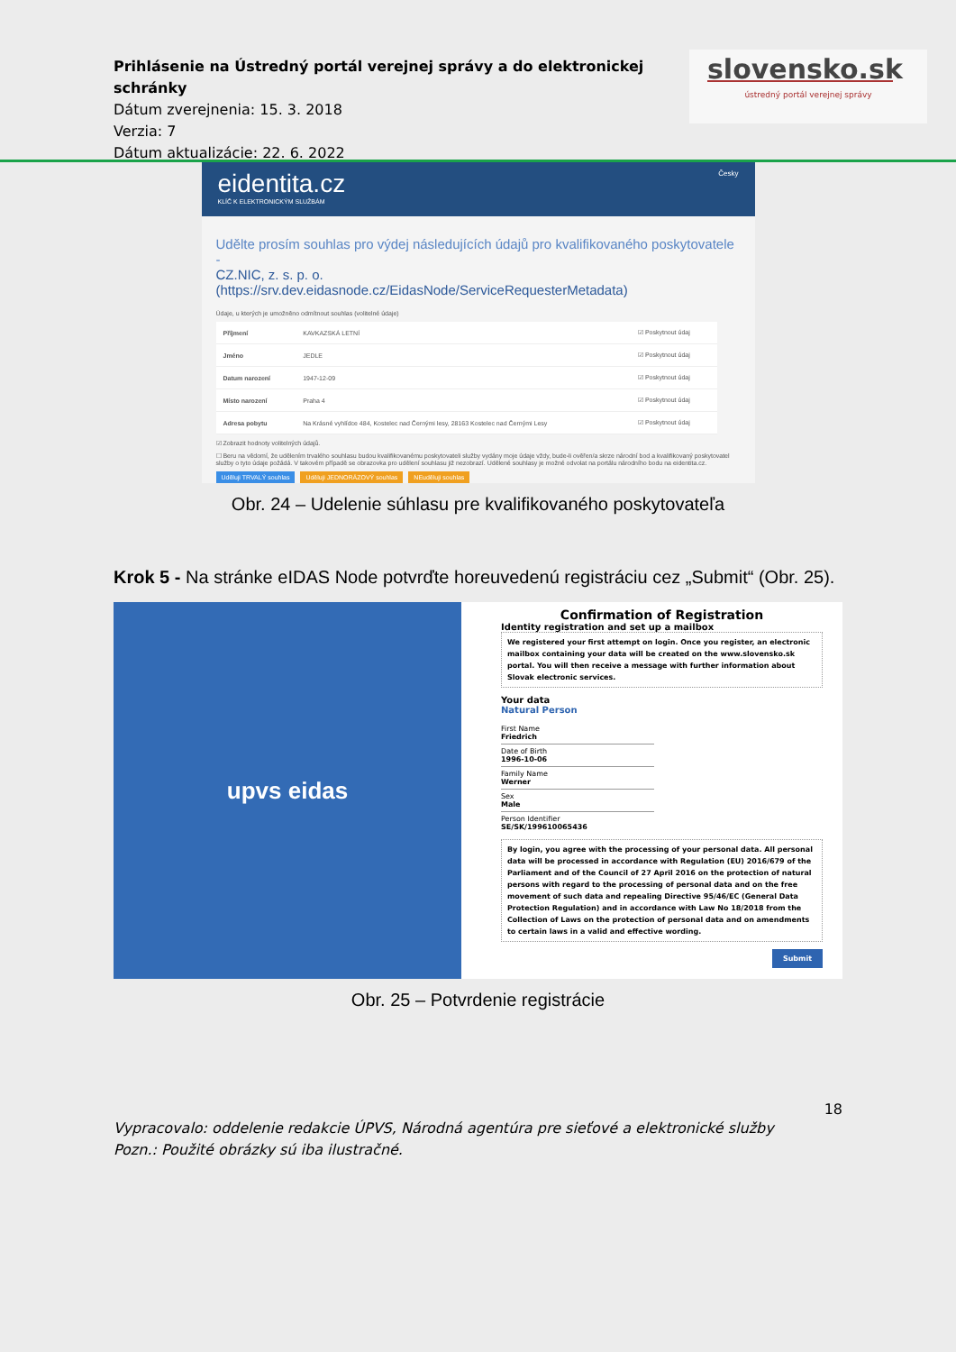Prihlásenie na Ústredný portál verejnej správy a do elektronickej schránky
Dátum zverejnenia: 15. 3. 2018
Verzia: 7
Dátum aktualizácie: 22. 6. 2022
slovensko.sk
ústredný portál verejnej správy
eidentita.cz Česky
KLÍČ K ELEKTRONICKÝM SLUŽBÁM
Udělte prosím souhlas pro výdej následujících údajů pro kvalifikovaného poskytovatele -
CZ.NIC, z. s. p. o.
(https://srv.dev.eidasnode.cz/EidasNode/ServiceRequesterMetadata)
Údaje, u kterých je umožněno odmítnout souhlas (volitelné údaje)
| Příjmení | KAVKAZSKÁ LETNÍ | ☑ Poskytnout údaj |
| Jméno | JEDLE | ☑ Poskytnout údaj |
| Datum narození | 1947-12-09 | ☑ Poskytnout údaj |
| Místo narození | Praha 4 | ☑ Poskytnout údaj |
| Adresa pobytu | Na Krásné vyhlídce 484, Kostelec nad Černými lesy, 28163 Kostelec nad Černými Lesy | ☑ Poskytnout údaj |
☑ Zobrazit hodnoty volitelných údajů.
☐ Beru na vědomí, že udělením trvalého souhlasu budou kvalifikovanému poskytovateli služby vydány moje údaje vždy, bude-li ověřen/a skrze národní bod a kvalifikovaný poskytovatel služby o tyto údaje požádá. V takovém případě se obrazovka pro udělení souhlasu již nezobrazí. Udělené souhlasy je možné odvolat na portálu národního bodu na eidentita.cz.
Uděluji TRVALÝ souhlas Uděluji JEDNORÁZOVÝ souhlas NEuděluji souhlas
Obr. 24 – Udelenie súhlasu pre kvalifikovaného poskytovateľa
Krok 5 - Na stránke eIDAS Node potvrďte horeuvedenú registráciu cez „Submit“ (Obr. 25).
upvs eidas
Confirmation of Registration
Identity registration and set up a mailbox
We registered your first attempt on login. Once you register, an electronic mailbox containing your data will be created on the www.slovensko.sk portal. You will then receive a message with further information about Slovak electronic services.
Your data
Natural Person
First Name
Friedrich
Date of Birth
1996-10-06
Family Name
Werner
Sex
Male
Person Identifier
SE/SK/199610065436
By login, you agree with the processing of your personal data. All personal data will be processed in accordance with Regulation (EU) 2016/679 of the Parliament and of the Council of 27 April 2016 on the protection of natural persons with regard to the processing of personal data and on the free movement of such data and repealing Directive 95/46/EC (General Data Protection Regulation) and in accordance with Law No 18/2018 from the Collection of Laws on the protection of personal data and on amendments to certain laws in a valid and effective wording.
Submit
Obr. 25 – Potvrdenie registrácie
18
Vypracovalo: oddelenie redakcie ÚPVS, Národná agentúra pre sieťové a elektronické služby
Pozn.: Použité obrázky sú iba ilustračné.